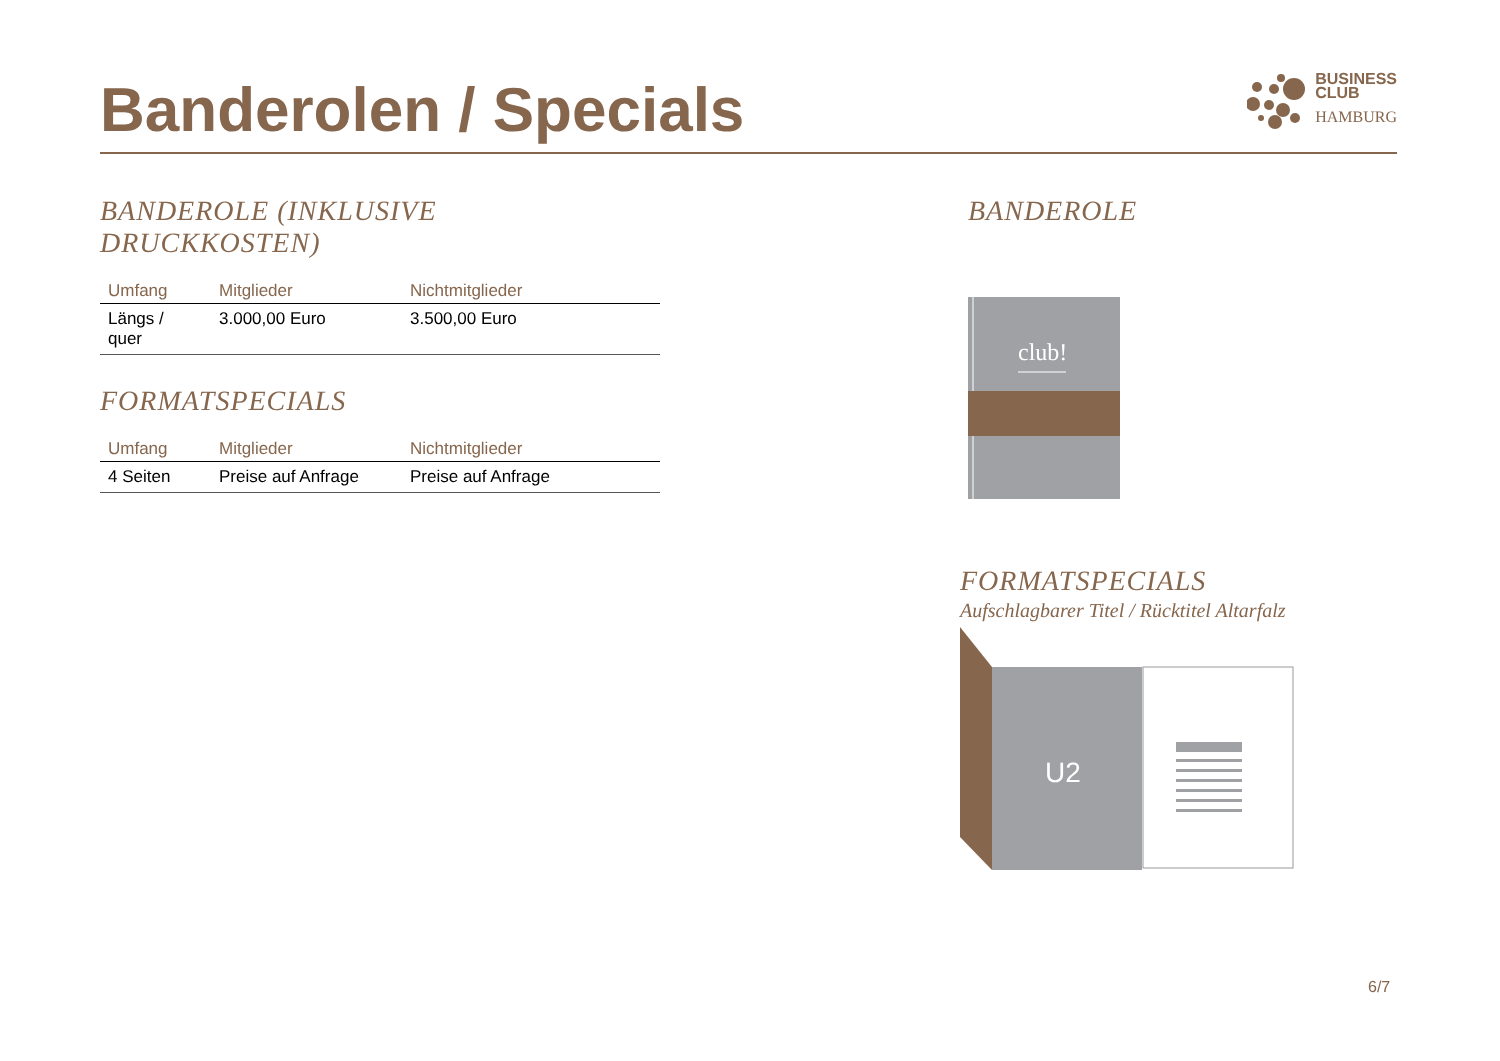Banderolen / Specials
BUSINESS
CLUB
HAMBURG
BANDEROLE (INKLUSIVE DRUCKKOSTEN)
| Umfang | Mitglieder | Nichtmitglieder |
| --- | --- | --- |
| Längs / quer | 3.000,00 Euro | 3.500,00 Euro |
FORMATSPECIALS
| Umfang | Mitglieder | Nichtmitglieder |
| --- | --- | --- |
| 4 Seiten | Preise auf Anfrage | Preise auf Anfrage |
BANDEROLE
club!
FORMATSPECIALS
Aufschlagbarer Titel / Rücktitel Altarfalz
U2
6/7